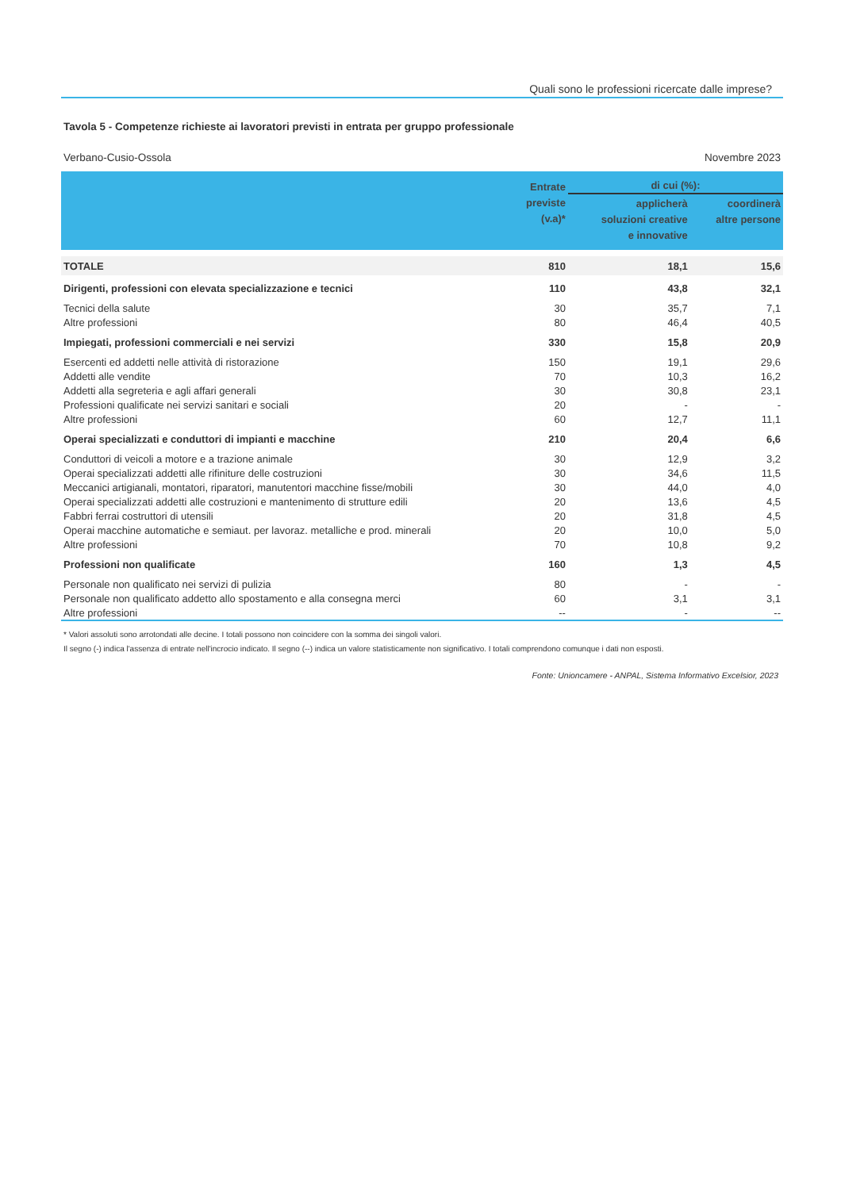Quali sono le professioni ricercate dalle imprese?
Tavola 5 - Competenze richieste ai lavoratori previsti in entrata per gruppo professionale
Verbano-Cusio-Ossola Novembre 2023
| | Entrate previste (v.a)* | di cui (%): | |
| --- | --- | --- | --- |
| | | applicherà soluzioni creative e innovative | coordinerà altre persone |
| TOTALE | 810 | 18,1 | 15,6 |
| Dirigenti, professioni con elevata specializzazione e tecnici | 110 | 43,8 | 32,1 |
| Tecnici della salute | 30 | 35,7 | 7,1 |
| Altre professioni | 80 | 46,4 | 40,5 |
| Impiegati, professioni commerciali e nei servizi | 330 | 15,8 | 20,9 |
| Esercenti ed addetti nelle attività di ristorazione | 150 | 19,1 | 29,6 |
| Addetti alle vendite | 70 | 10,3 | 16,2 |
| Addetti alla segreteria e agli affari generali | 30 | 30,8 | 23,1 |
| Professioni qualificate nei servizi sanitari e sociali | 20 | - | - |
| Altre professioni | 60 | 12,7 | 11,1 |
| Operai specializzati e conduttori di impianti e macchine | 210 | 20,4 | 6,6 |
| Conduttori di veicoli a motore e a trazione animale | 30 | 12,9 | 3,2 |
| Operai specializzati addetti alle rifiniture delle costruzioni | 30 | 34,6 | 11,5 |
| Meccanici artigianali, montatori, riparatori, manutentori macchine fisse/mobili | 30 | 44,0 | 4,0 |
| Operai specializzati addetti alle costruzioni e mantenimento di strutture edili | 20 | 13,6 | 4,5 |
| Fabbri ferrai costruttori di utensili | 20 | 31,8 | 4,5 |
| Operai macchine automatiche e semiaut. per lavoraz. metalliche e prod. minerali | 20 | 10,0 | 5,0 |
| Altre professioni | 70 | 10,8 | 9,2 |
| Professioni non qualificate | 160 | 1,3 | 4,5 |
| Personale non qualificato nei servizi di pulizia | 80 | - | - |
| Personale non qualificato addetto allo spostamento e alla consegna merci | 60 | 3,1 | 3,1 |
| Altre professioni | -- | - | -- |
* Valori assoluti sono arrotondati alle decine. I totali possono non coincidere con la somma dei singoli valori.
Il segno (-) indica l'assenza di entrate nell'incrocio indicato. Il segno (--) indica un valore statisticamente non significativo. I totali comprendono comunque i dati non esposti.
Fonte: Unioncamere - ANPAL, Sistema Informativo Excelsior, 2023